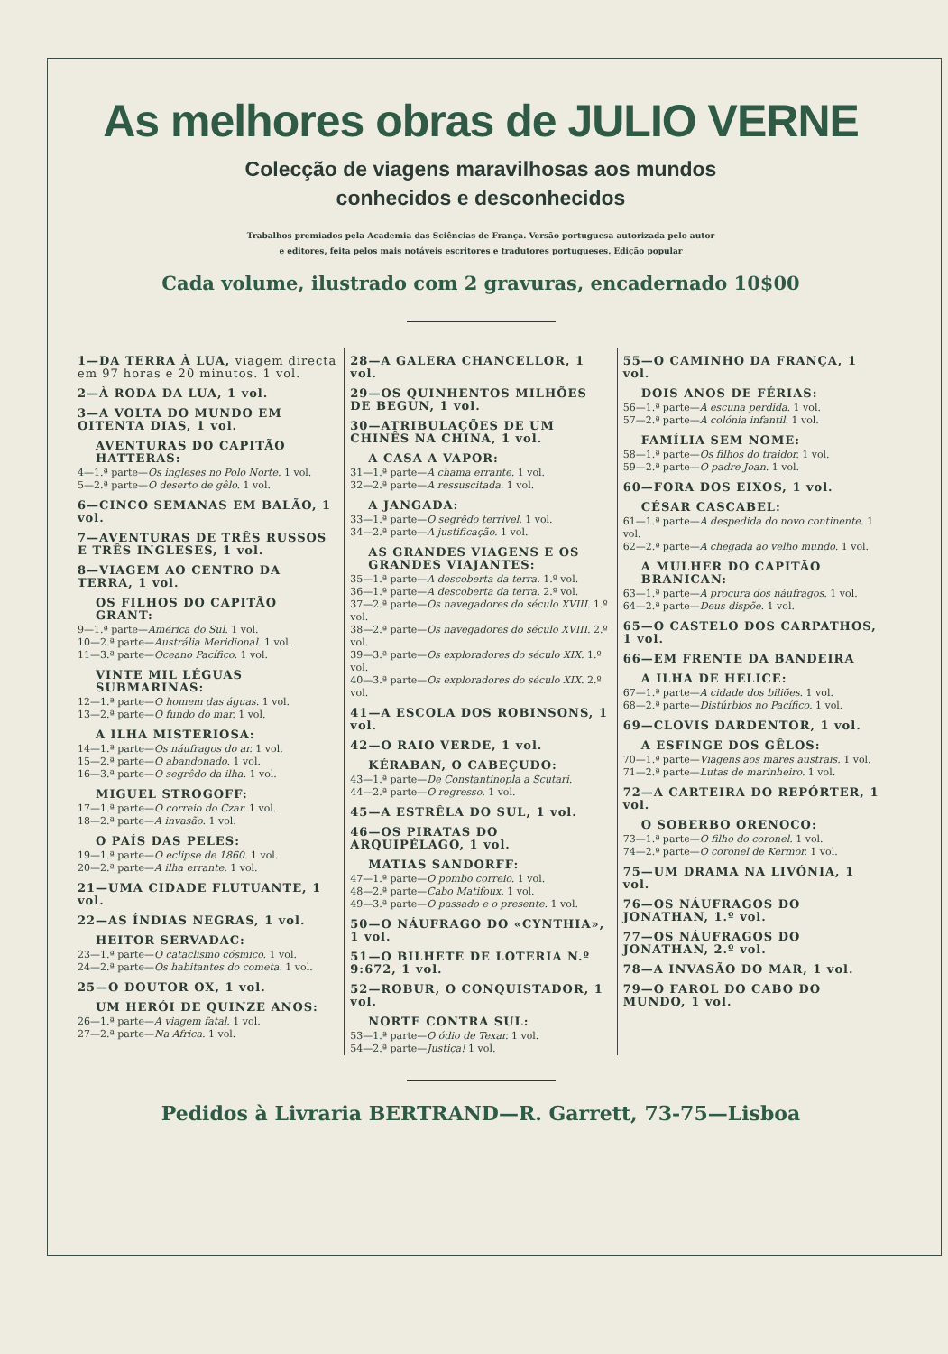As melhores obras de JULIO VERNE
Colecção de viagens maravilhosas aos mundos
conhecidos e desconhecidos
Trabalhos premiados pela Academia das Sciências de França. Versão portuguesa autorizada pelo autor
e editores, feita pelos mais notáveis escritores e tradutores portugueses. Edição popular
Cada volume, ilustrado com 2 gravuras, encadernado 10$00
1—DA TERRA À LUA, viagem directa em 97 horas e 20 minutos. 1 vol.
2—À RODA DA LUA, 1 vol.
3—A VOLTA DO MUNDO EM OITENTA DIAS, 1 vol.
AVENTURAS DO CAPITÃO HATTERAS:
4—1.ª parte—Os ingleses no Polo Norte. 1 vol.
5—2.ª parte—O deserto de gêlo. 1 vol.
6—CINCO SEMANAS EM BALÃO, 1 vol.
7—AVENTURAS DE TRÊS RUSSOS E TRÊS INGLESES, 1 vol.
8—VIAGEM AO CENTRO DA TERRA, 1 vol.
OS FILHOS DO CAPITÃO GRANT:
9—1.ª parte—América do Sul. 1 vol.
10—2.ª parte—Austrália Meridional. 1 vol.
11—3.ª parte—Oceano Pacífico. 1 vol.
VINTE MIL LÉGUAS SUBMARINAS:
12—1.ª parte—O homem das águas. 1 vol.
13—2.ª parte—O fundo do mar. 1 vol.
A ILHA MISTERIOSA:
14—1.ª parte—Os náufragos do ar. 1 vol.
15—2.ª parte—O abandonado. 1 vol.
16—3.ª parte—O segrêdo da ilha. 1 vol.
MIGUEL STROGOFF:
17—1.ª parte—O correio do Czar. 1 vol.
18—2.ª parte—A invasão. 1 vol.
O PAÍS DAS PELES:
19—1.ª parte—O eclipse de 1860. 1 vol.
20—2.ª parte—A ilha errante. 1 vol.
21—UMA CIDADE FLUTUANTE, 1 vol.
22—AS ÍNDIAS NEGRAS, 1 vol.
HEITOR SERVADAC:
23—1.ª parte—O cataclismo cósmico. 1 vol.
24—2.ª parte—Os habitantes do cometa. 1 vol.
25—O DOUTOR OX, 1 vol.
UM HERÓI DE QUINZE ANOS:
26—1.ª parte—A viagem fatal. 1 vol.
27—2.ª parte—Na Africa. 1 vol.
28—A GALERA CHANCELLOR, 1 vol.
29—OS QUINHENTOS MILHÕES DE BEGUN, 1 vol.
30—ATRIBULAÇÕES DE UM CHINÊS NA CHINA, 1 vol.
A CASA A VAPOR:
31—1.ª parte—A chama errante. 1 vol.
32—2.ª parte—A ressuscitada. 1 vol.
A JANGADA:
33—1.ª parte—O segrêdo terrível. 1 vol.
34—2.ª parte—A justificação. 1 vol.
AS GRANDES VIAGENS E OS GRANDES VIAJANTES:
35—1.ª parte—A descoberta da terra. 1.º vol.
36—1.ª parte—A descoberta da terra. 2.º vol.
37—2.ª parte—Os navegadores do século XVIII. 1.º vol.
38—2.ª parte—Os navegadores do século XVIII. 2.º vol.
39—3.ª parte—Os exploradores do século XIX. 1.º vol.
40—3.ª parte—Os exploradores do século XIX. 2.º vol.
41—A ESCOLA DOS ROBINSONS, 1 vol.
42—O RAIO VERDE, 1 vol.
KÉRABAN, O CABEÇUDO:
43—1.ª parte—De Constantinopla a Scutari.
44—2.ª parte—O regresso. 1 vol.
45—A ESTRÊLA DO SUL, 1 vol.
46—OS PIRATAS DO ARQUIPÉLAGO, 1 vol.
MATIAS SANDORFF:
47—1.ª parte—O pombo correio. 1 vol.
48—2.ª parte—Cabo Matifoux. 1 vol.
49—3.ª parte—O passado e o presente. 1 vol.
50—O NÁUFRAGO DO «CYNTHIA», 1 vol.
51—O BILHETE DE LOTERIA N.º 9:672, 1 vol.
52—ROBUR, O CONQUISTADOR, 1 vol.
NORTE CONTRA SUL:
53—1.ª parte—O ódio de Texar. 1 vol.
54—2.ª parte—Justiça! 1 vol.
55—O CAMINHO DA FRANÇA, 1 vol.
DOIS ANOS DE FÉRIAS:
56—1.ª parte—A escuna perdida. 1 vol.
57—2.ª parte—A colónia infantil. 1 vol.
FAMÍLIA SEM NOME:
58—1.ª parte—Os filhos do traidor. 1 vol.
59—2.ª parte—O padre Joan. 1 vol.
60—FORA DOS EIXOS, 1 vol.
CÉSAR CASCABEL:
61—1.ª parte—A despedida do novo continente. 1 vol.
62—2.ª parte—A chegada ao velho mundo. 1 vol.
A MULHER DO CAPITÃO BRANICAN:
63—1.ª parte—A procura dos náufragos. 1 vol.
64—2.ª parte—Deus dispõe. 1 vol.
65—O CASTELO DOS CARPATHOS, 1 vol.
66—EM FRENTE DA BANDEIRA
A ILHA DE HÉLICE:
67—1.ª parte—A cidade dos biliões. 1 vol.
68—2.ª parte—Distúrbios no Pacífico. 1 vol.
69—CLOVIS DARDENTOR, 1 vol.
A ESFINGE DOS GÊLOS:
70—1.ª parte—Viagens aos mares austrais. 1 vol.
71—2.ª parte—Lutas de marinheiro. 1 vol.
72—A CARTEIRA DO REPÓRTER, 1 vol.
O SOBERBO ORENOCO:
73—1.ª parte—O filho do coronel. 1 vol.
74—2.ª parte—O coronel de Kermor. 1 vol.
75—UM DRAMA NA LIVÓNIA, 1 vol.
76—OS NÁUFRAGOS DO JONATHAN, 1.º vol.
77—OS NÁUFRAGOS DO JONATHAN, 2.º vol.
78—A INVASÃO DO MAR, 1 vol.
79—O FAROL DO CABO DO MUNDO, 1 vol.
Pedidos à Livraria BERTRAND—R. Garrett, 73-75—Lisboa